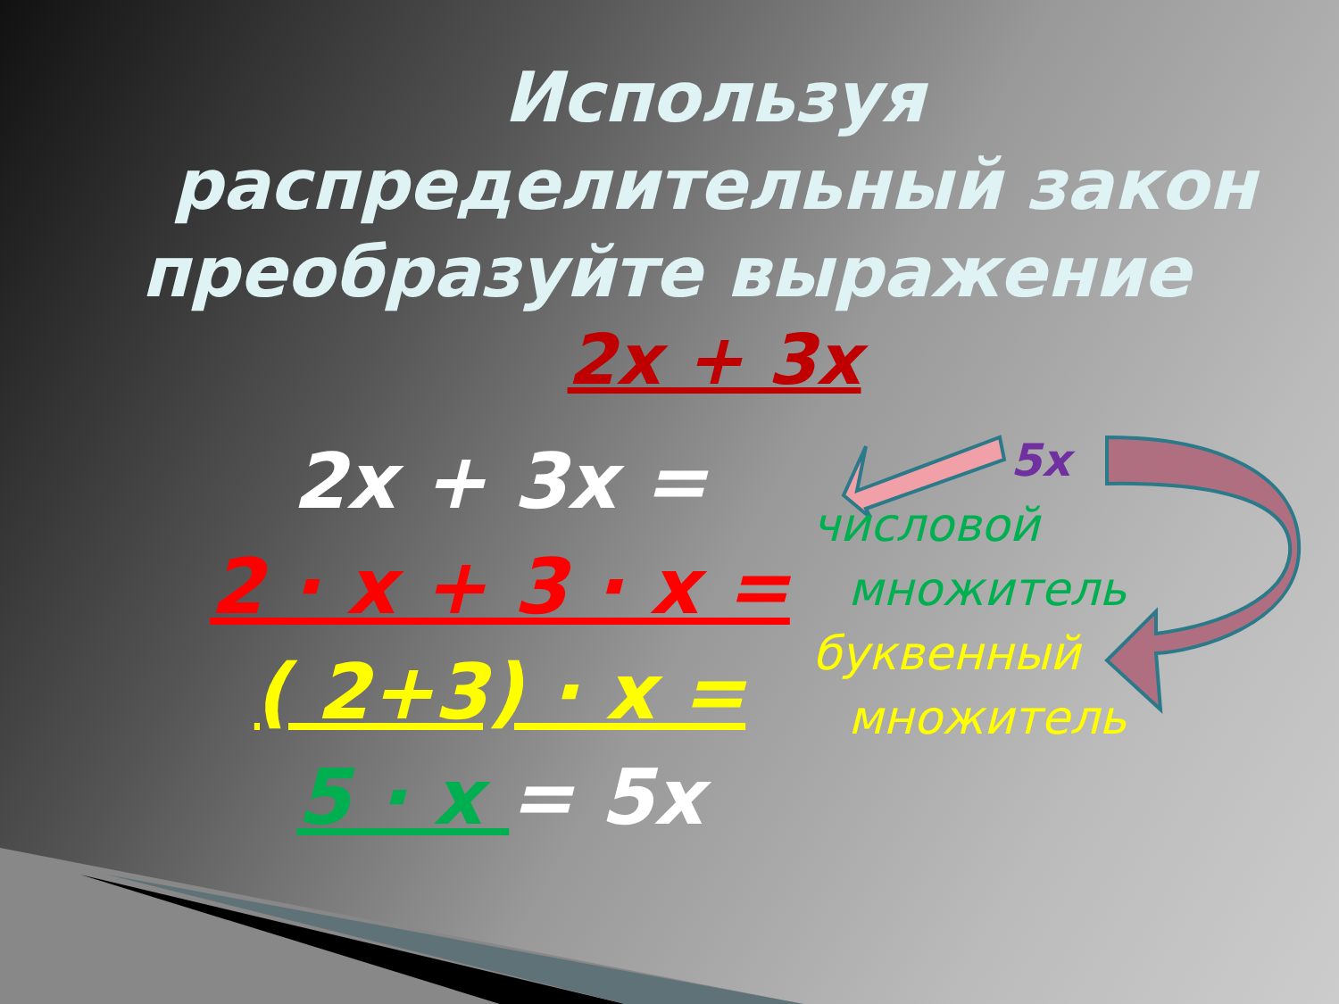Используя распределительный закон преобразуйте выражение 2х + 3х
2х + 3х =
2 · х + 3 · х =
( 2+3) · х =
5 · х = 5х
5х
числовой
множитель
буквенный
множитель